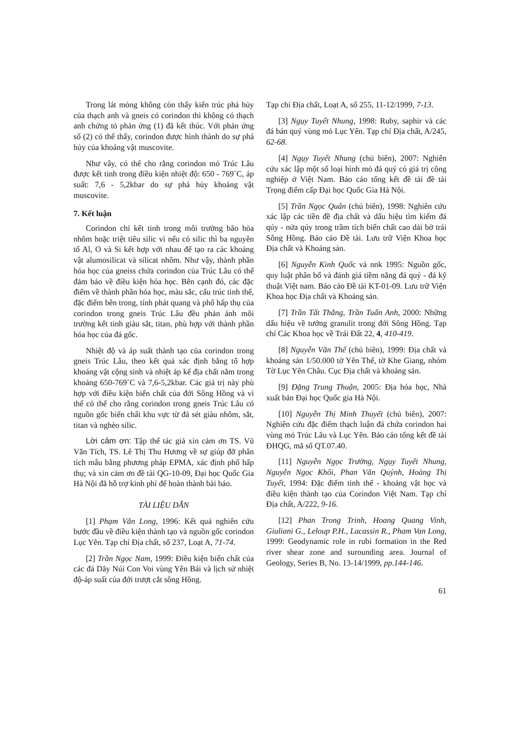Trong lát mỏng không còn thấy kiến trúc phá hủy của thạch anh và gneis có corindon thì không có thạch anh chứng tỏ phản ứng (1) đã kết thúc. Với phản ứng số (2) có thể thấy, corindon được hình thành do sự phá hủy của khoáng vật muscovite.
Như vây, có thể cho rằng corindon mỏ Trúc Lâu được kết tinh trong điều kiện nhiệt độ: 650 - 769˚C, áp suất: 7,6 - 5,2kbar do sự phá hủy khoáng vật muscovite.
7. Kết luận
Corindon chỉ kết tinh trong môi trường bão hòa nhôm hoặc triệt tiêu silic vì nếu có silic thì ba nguyên tố Al, O và Si kết hợp với nhau để tạo ra các khoáng vật alumosilicat và silicat nhôm. Như vậy, thành phần hóa học của gneiss chứa corindon của Trúc Lâu có thể đảm bảo về điều kiện hóa học. Bên cạnh đó, các đặc điểm về thành phần hóa học, màu sắc, cấu trúc tinh thể, đặc điểm bên trong, tính phát quang và phổ hấp thụ của corindon trong gneis Trúc Lâu đều phản ánh môi trường kết tinh giàu sắt, titan, phù hợp với thành phần hóa học của đá gốc.
Nhiệt độ và áp suất thành tạo của corindon trong gneis Trúc Lâu, theo kết quả xác định bằng tổ hợp khoáng vật cộng sinh và nhiệt áp kế địa chất nằm trong khoảng 650-769˚C và 7,6-5,2kbar. Các giá trị này phù hợp với điều kiện biến chất của đới Sông Hồng và vì thế có thể cho rằng corindon trong gneis Trúc Lâu có nguồn gốc biến chất khu vực từ đá sét giàu nhôm, sắt, titan và nghèo silic.
Lời cảm ơn: Tập thể tác giả xin cảm ơn TS. Vũ Văn Tích, TS. Lê Thị Thu Hương về sự giúp đỡ phân tích mẫu bằng phương pháp EPMA, xác định phổ hấp thụ; và xin cảm ơn đề tài QG-10-09, Đại học Quốc Gia Hà Nội đã hỗ trợ kinh phí để hoàn thành bài báo.
TÀI LIỆU DẪN
[1] Phạm Văn Long, 1996: Kết quả nghiên cứu bước đầu về điều kiện thành tạo và nguồn gốc corindon Lục Yên. Tạp chí Địa chất, số 237, Loạt A, 71-74.
[2] Trần Ngọc Nam, 1999: Điều kiện biến chất của các đá Dãy Núi Con Voi vùng Yên Bái và lịch sử nhiệt độ-áp suất của đới trượt cắt sông Hồng.
Tạp chí Địa chất, Loạt A, số 255, 11-12/1999, 7-13.
[3] Ngụy Tuyết Nhung, 1998: Ruby, saphir và các đá bán quý vùng mỏ Lục Yên. Tạp chí Địa chất, A/245, 62-68.
[4] Ngụy Tuyết Nhung (chủ biên), 2007: Nghiên cứu xác lập một số loại hình mỏ đá quý có giá trị công nghiệp ở Việt Nam. Báo cáo tổng kết đề tài đề tài Trọng điểm cấp Đại học Quốc Gia Hà Nội.
[5] Trần Ngọc Quân (chủ biên), 1998: Nghiên cứu xác lập các tiền đề địa chất và dấu hiệu tìm kiếm đá qúy - nửa qúy trong trầm tích biến chất cao dải bờ trái Sông Hồng. Báo cáo Đề tài. Lưu trữ Viện Khoa học Địa chất và Khoáng sản.
[6] Nguyễn Kinh Quốc và nnk 1995: Nguồn gốc, quy luật phân bố và đánh giá tiềm năng đá quý - đá kỹ thuật Việt nam. Báo cáo Đề tài KT-01-09. Lưu trữ Viện Khoa học Địa chất và Khoáng sản.
[7] Trần Tất Thắng, Trần Tuấn Anh, 2000: Những dấu hiệu về tướng granulit trong đới Sông Hồng. Tạp chí Các Khoa học về Trái Đất 22, 4, 410-419.
[8] Nguyễn Văn Thế (chủ biên), 1999: Địa chất và khoáng sản 1/50.000 tờ Yên Thế, tờ Khe Giang, nhóm Tờ Lục Yên Châu. Cục Địa chất và khoáng sản.
[9] Đặng Trung Thuận, 2005: Địa hóa học, Nhà xuất bản Đại học Quốc gia Hà Nội.
[10] Nguyễn Thị Minh Thuyết (chủ biên), 2007: Nghiên cứu đặc điểm thạch luận đá chứa corindon hai vùng mỏ Trúc Lâu và Lục Yên. Báo cáo tổng kết đề tài ĐHQG, mã số QT.07.40.
[11] Nguyễn Ngọc Trường, Ngụy Tuyết Nhung, Nguyễn Ngọc Khôi, Phan Văn Quýnh, Hoàng Thị Tuyết, 1994: Đặc điểm tinh thể - khoáng vật học và điều kiện thành tạo của Corindon Việt Nam. Tạp chí Địa chất, A/222, 9-16.
[12] Phan Trong Trinh, Hoang Quang Vinh, Giuliani G., Leloup P.H., Lacassin R., Pham Van Long, 1999: Geodynamic role in rubi formation in the Red river shear zone and surounding area. Journal of Geology, Series B, No. 13-14/1999, pp.144-146.
61